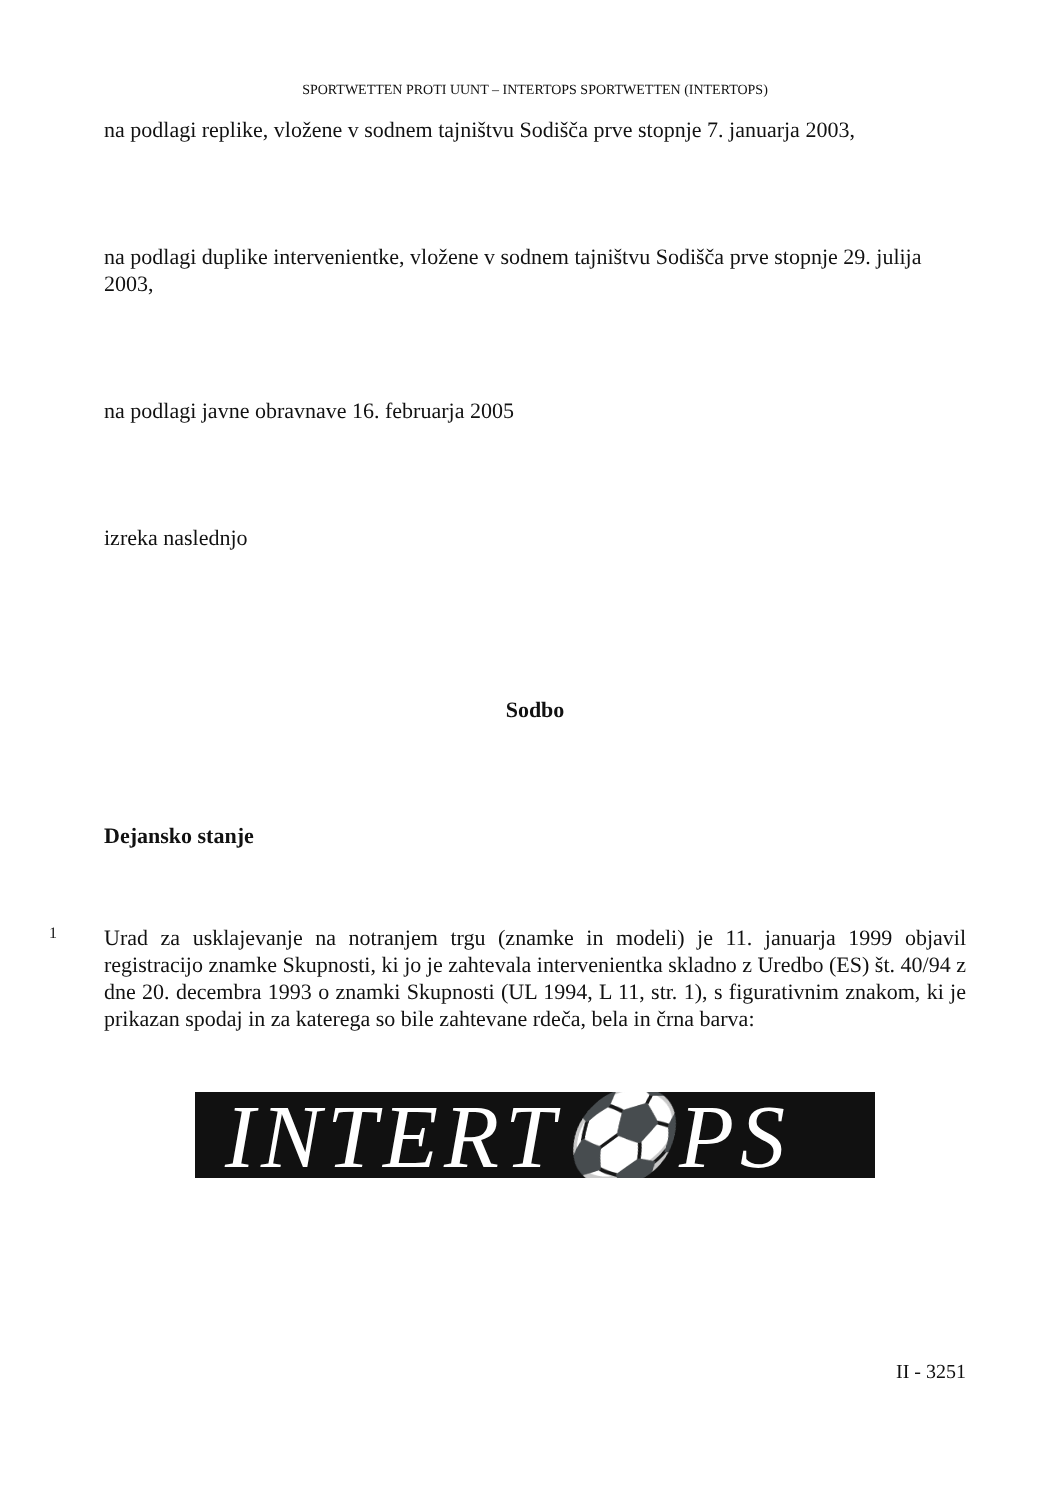SPORTWETTEN PROTI UUNT – INTERTOPS SPORTWETTEN (INTERTOPS)
na podlagi replike, vložene v sodnem tajništvu Sodišča prve stopnje 7. januarja 2003,
na podlagi duplike intervenientke, vložene v sodnem tajništvu Sodišča prve stopnje 29. julija 2003,
na podlagi javne obravnave 16. februarja 2005
izreka naslednjo
Sodbo
Dejansko stanje
1
Urad za usklajevanje na notranjem trgu (znamke in modeli) je 11. januarja 1999 objavil registracijo znamke Skupnosti, ki jo je zahtevala intervenientka skladno z Uredbo (ES) št. 40/94 z dne 20. decembra 1993 o znamki Skupnosti (UL 1994, L 11, str. 1), s figurativnim znakom, ki je prikazan spodaj in za katerega so bile zahtevane rdeča, bela in črna barva:
INTERT⚽PS
II - 3251